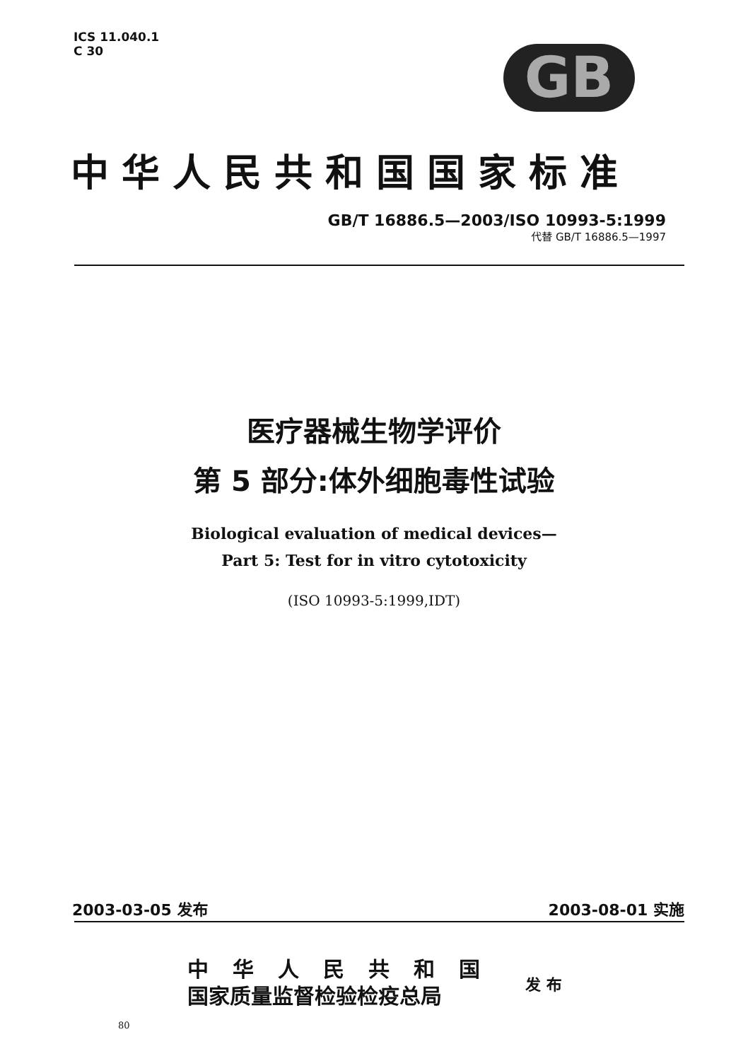ICS 11.040.1
C 30
GB
中华人民共和国国家标准
GB/T 16886.5—2003/ISO 10993-5:1999
代替 GB/T 16886.5—1997
医疗器械生物学评价
第 5 部分:体外细胞毒性试验
Biological evaluation of medical devices—
Part 5: Test for in vitro cytotoxicity
(ISO 10993-5:1999,IDT)
2003-03-05 发布 2003-08-01 实施
中华人民共和国
国家质量监督检验检疫总局
发 布
80